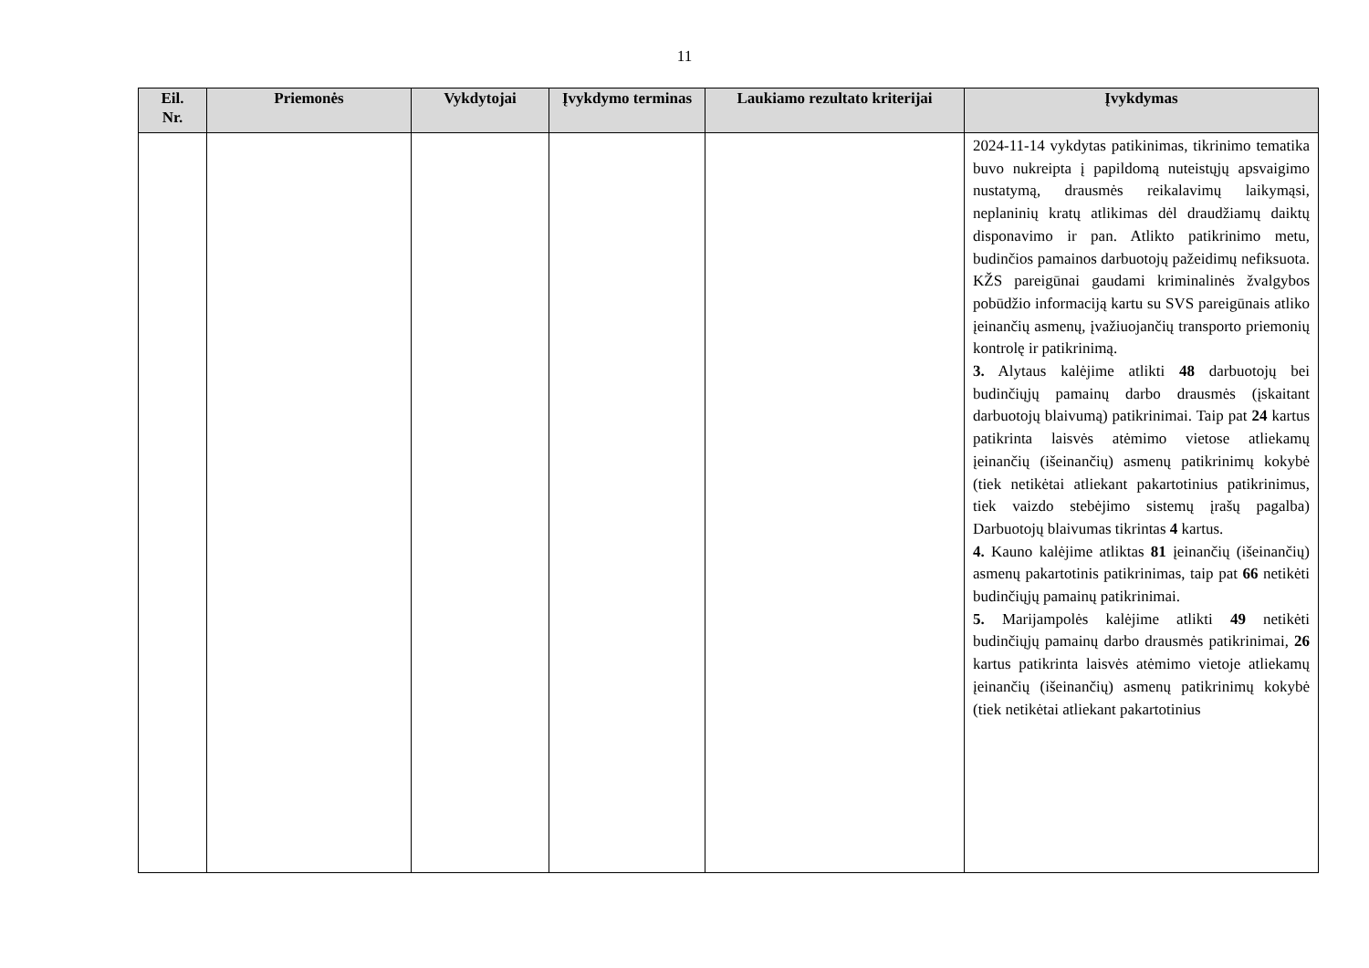11
| Eil. Nr. | Priemonės | Vykdytojai | Įvykdymo terminas | Laukiamo rezultato kriterijai | Įvykdymas |
| --- | --- | --- | --- | --- | --- |
| | | | | | 2024-11-14 vykdytas patikinimas, tikrinimo tematika buvo nukreipta į papildomą nuteistųjų apsvaigimo nustatymą, drausmės reikalavimų laikymąsi, neplaninių kratų atlikimas dėl draudžiamų daiktų disponavimo ir pan. Atlikto patikrinimo metu, budinčios pamainos darbuotojų pažeidimų nefiksuota. KŽS pareigūnai gaudami kriminalinės žvalgybos pobūdžio informaciją kartu su SVS pareigūnais atliko įeinančių asmenų, įvažiuojančių transporto priemonių kontrolę ir patikrinimą. 3. Alytaus kalėjime atlikti 48 darbuotojų bei budinčiųjų pamainų darbo drausmės (įskaitant darbuotojų blaivumą) patikrinimai. Taip pat 24 kartus patikrinta laisvės atėmimo vietose atliekamų įeinančių (išeinančių) asmenų patikrinimų kokybė (tiek netikėtai atliekant pakartotinius patikrinimus, tiek vaizdo stebėjimo sistemų įrašų pagalba) Darbuotojų blaivumas tikrintas 4 kartus. 4. Kauno kalėjime atliktas 81 įeinančių (išeinančių) asmenų pakartotinis patikrinimas, taip pat 66 netikėti budinčiųjų pamainų patikrinimai. 5. Marijampolės kalėjime atlikti 49 netikėti budinčiųjų pamainų darbo drausmės patikrinimai, 26 kartus patikrinta laisvės atėmimo vietoje atliekamų įeinančių (išeinančių) asmenų patikrinimų kokybė (tiek netikėtai atliekant pakartotinius |